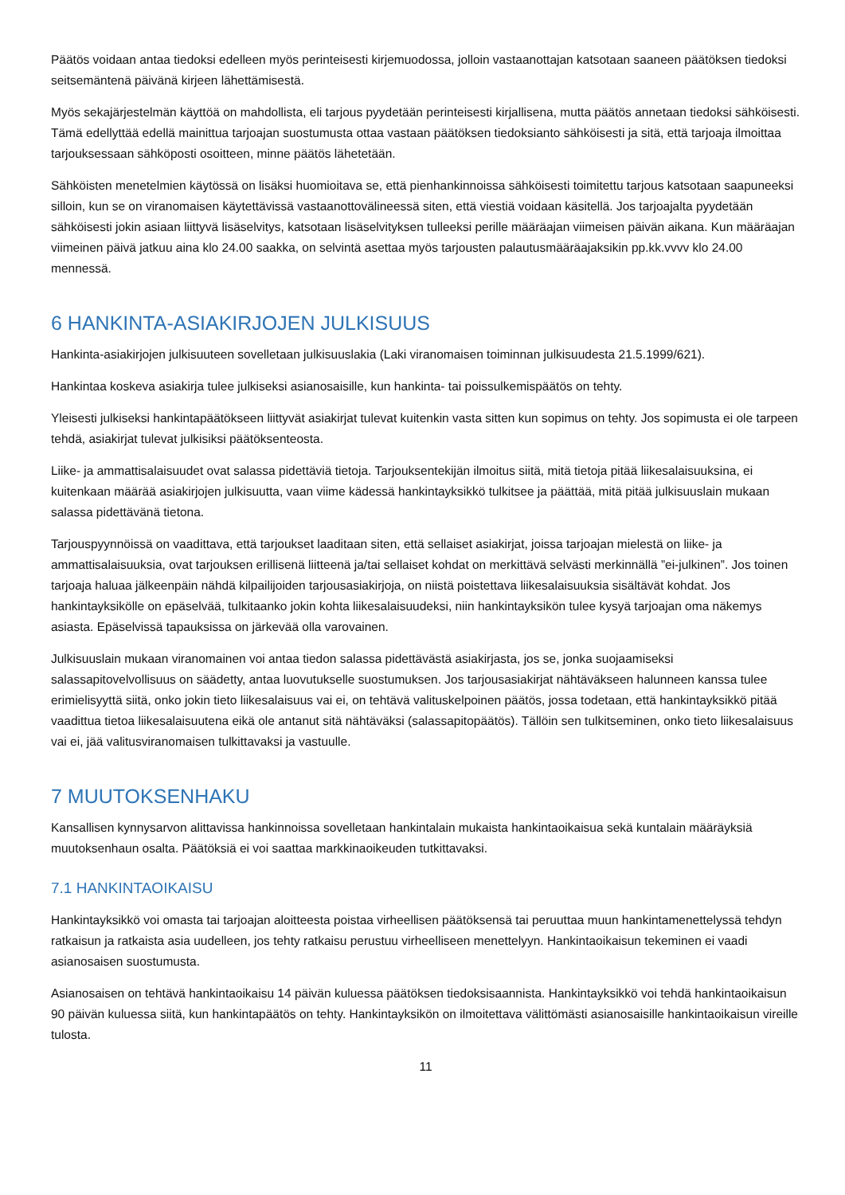Päätös voidaan antaa tiedoksi edelleen myös perinteisesti kirjemuodossa, jolloin vastaanottajan katsotaan saaneen päätöksen tiedoksi seitsemäntenä päivänä kirjeen lähettämisestä.
Myös sekajärjestelmän käyttöä on mahdollista, eli tarjous pyydetään perinteisesti kirjallisena, mutta päätös annetaan tiedoksi sähköisesti. Tämä edellyttää edellä mainittua tarjoajan suostumusta ottaa vastaan päätöksen tiedoksianto sähköisesti ja sitä, että tarjoaja ilmoittaa tarjouksessaan sähköposti osoitteen, minne päätös lähetetään.
Sähköisten menetelmien käytössä on lisäksi huomioitava se, että pienhankinnoissa sähköisesti toimitettu tarjous katsotaan saapuneeksi silloin, kun se on viranomaisen käytettävissä vastaanottovälineessä siten, että viestiä voidaan käsitellä. Jos tarjoajalta pyydetään sähköisesti jokin asiaan liittyvä lisäselvitys, katsotaan lisäselvityksen tulleeksi perille määräajan viimeisen päivän aikana. Kun määräajan viimeinen päivä jatkuu aina klo 24.00 saakka, on selvintä asettaa myös tarjousten palautusmääräajaksikin pp.kk.vvvv klo 24.00 mennessä.
6 HANKINTA-ASIAKIRJOJEN JULKISUUS
Hankinta-asiakirjojen julkisuuteen sovelletaan julkisuuslakia (Laki viranomaisen toiminnan julkisuudesta 21.5.1999/621).
Hankintaa koskeva asiakirja tulee julkiseksi asianosaisille, kun hankinta- tai poissulkemispäätös on tehty.
Yleisesti julkiseksi hankintapäätökseen liittyvät asiakirjat tulevat kuitenkin vasta sitten kun sopimus on tehty. Jos sopimusta ei ole tarpeen tehdä, asiakirjat tulevat julkisiksi päätöksenteosta.
Liike- ja ammattisalaisuudet ovat salassa pidettäviä tietoja. Tarjouksentekijän ilmoitus siitä, mitä tietoja pitää liikesalaisuuksina, ei kuitenkaan määrää asiakirjojen julkisuutta, vaan viime kädessä hankintayksikkö tulkitsee ja päättää, mitä pitää julkisuuslain mukaan salassa pidettävänä tietona.
Tarjouspyynnöissä on vaadittava, että tarjoukset laaditaan siten, että sellaiset asiakirjat, joissa tarjoajan mielestä on liike- ja ammattisalaisuuksia, ovat tarjouksen erillisenä liitteenä ja/tai sellaiset kohdat on merkittävä selvästi merkinnällä ”ei-julkinen”. Jos toinen tarjoaja haluaa jälkeenpäin nähdä kilpailijoiden tarjousasiakirjoja, on niistä poistettava liikesalaisuuksia sisältävät kohdat. Jos hankintayksiköllе on epäselvää, tulkitaanko jokin kohta liikesalaisuudeksi, niin hankintayksikön tulee kysyä tarjoajan oma näkemys asiasta. Epäselvissä tapauksissa on järkevää olla varovainen.
Julkisuuslain mukaan viranomainen voi antaa tiedon salassa pidettävästä asiakirjasta, jos se, jonka suojaamiseksi salassapitovelvollisuus on säädetty, antaa luovutukselle suostumuksen. Jos tarjousasiakirjat nähtäväkseen halunneen kanssa tulee erimielisyyttä siitä, onko jokin tieto liikesalaisuus vai ei, on tehtävä valituskelpoinen päätös, jossa todetaan, että hankintayksikkö pitää vaadittua tietoa liikesalaisuutena eikä ole antanut sitä nähtäväksi (salassapitopäätös). Tällöin sen tulkitseminen, onko tieto liikesalaisuus vai ei, jää valitusviranomaisen tulkittavaksi ja vastuulle.
7 MUUTOKSENHAKU
Kansallisen kynnysarvon alittavissa hankinnoissa sovelletaan hankintalain mukaista hankintaoikaisua sekä kuntalain määräyksiä muutoksenhaun osalta. Päätöksiä ei voi saattaa markkinaoikeuden tutkittavaksi.
7.1 HANKINTAOIKAISU
Hankintayksikkö voi omasta tai tarjoajan aloitteesta poistaa virheellisen päätöksensä tai peruuttaa muun hankintamenettelyssä tehdyn ratkaisun ja ratkaista asia uudelleen, jos tehty ratkaisu perustuu virheelliseen menettelyyn. Hankintaoikaisun tekeminen ei vaadi asianosaisen suostumusta.
Asianosaisen on tehtävä hankintaoikaisu 14 päivän kuluessa päätöksen tiedoksisaannista. Hankintayksikkö voi tehdä hankintaoikaisun 90 päivän kuluessa siitä, kun hankintapäätös on tehty. Hankintayksikön on ilmoitettava välittömästi asianosaisille hankintaoikaisun vireille tulosta.
11